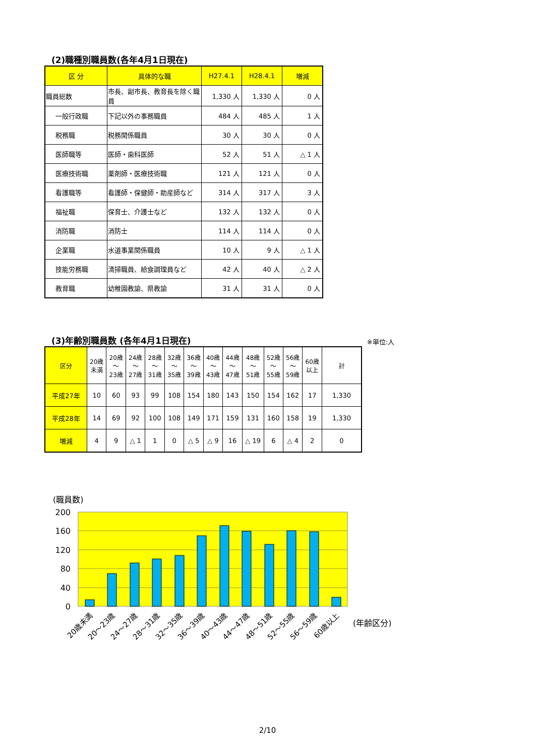(2)職種別職員数(各年4月1日現在)
| 区 分 | 具体的な職 | H27.4.1 | H28.4.1 | 増減 |
| --- | --- | --- | --- | --- |
| 職員総数 | 市長、副市長、教育長を除く職員 | 1,330 人 | 1,330 人 | 0 人 |
| 一般行政職 | 下記以外の事務職員 | 484 人 | 485 人 | 1 人 |
| 税務職 | 税務関係職員 | 30 人 | 30 人 | 0 人 |
| 医師職等 | 医師・歯科医師 | 52 人 | 51 人 | △ 1 人 |
| 医療技術職 | 薬剤師・医療技術職 | 121 人 | 121 人 | 0 人 |
| 看護職等 | 看護師・保健師・助産師など | 314 人 | 317 人 | 3 人 |
| 福祉職 | 保育士、介護士など | 132 人 | 132 人 | 0 人 |
| 消防職 | 消防士 | 114 人 | 114 人 | 0 人 |
| 企業職 | 水道事業関係職員 | 10 人 | 9 人 | △ 1 人 |
| 技能労務職 | 清掃職員、給食調理員など | 42 人 | 40 人 | △ 2 人 |
| 教育職 | 幼稚園教諭、県教諭 | 31 人 | 31 人 | 0 人 |
(3)年齢別職員数 (各年4月1日現在)
※単位:人
| 区分 | 20歳 未満 | 20歳 ～ 23歳 | 24歳 ～ 27歳 | 28歳 ～ 31歳 | 32歳 ～ 35歳 | 36歳 ～ 39歳 | 40歳 ～ 43歳 | 44歳 ～ 47歳 | 48歳 ～ 51歳 | 52歳 ～ 55歳 | 56歳 ～ 59歳 | 60歳 以上 | 計 |
| --- | --- | --- | --- | --- | --- | --- | --- | --- | --- | --- | --- | --- | --- |
| 平成27年 | 10 | 60 | 93 | 99 | 108 | 154 | 180 | 143 | 150 | 154 | 162 | 17 | 1,330 |
| 平成28年 | 14 | 69 | 92 | 100 | 108 | 149 | 171 | 159 | 131 | 160 | 158 | 19 | 1,330 |
| 増減 | 4 | 9 | △ 1 | 1 | 0 | △ 5 | △ 9 | 16 | △ 19 | 6 | △ 4 | 2 | 0 |
(職員数)
200
160
120
80
40
0
20歳未満
20～23歳
24～27歳
28～31歳
32～35歳
36～39歳
40～43歳
44～47歳
48～51歳
52～55歳
56～59歳
60歳以上
(年齢区分)
2/10